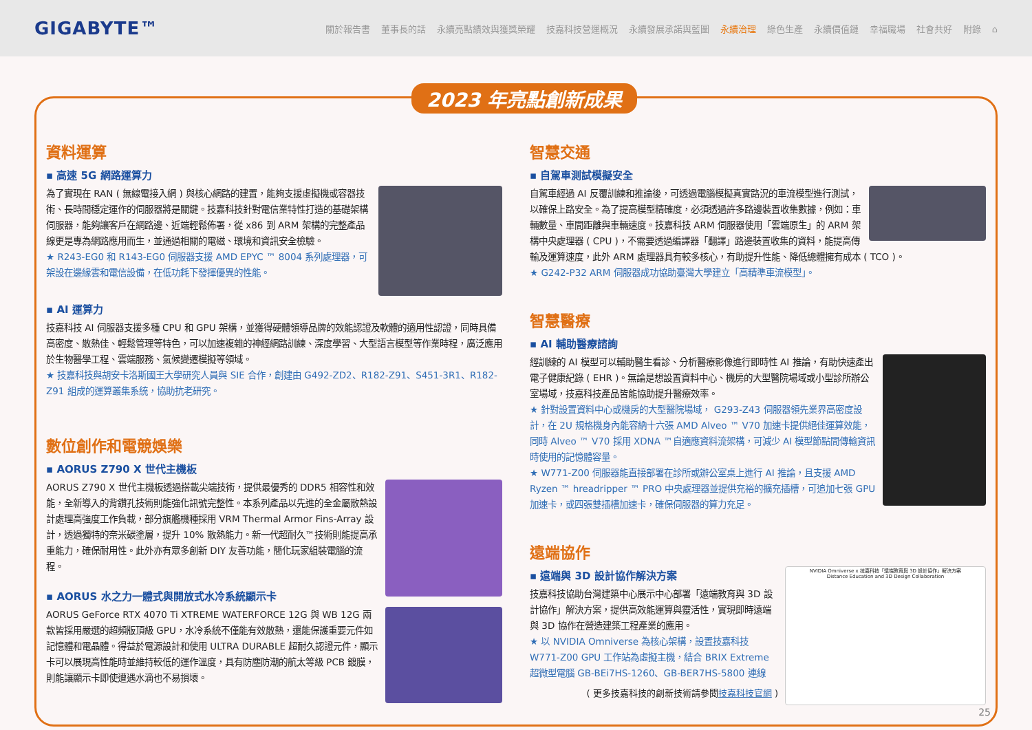GIGABYTE™
關於報告書 董事長的話 永續亮點績效與獲獎榮耀 技嘉科技營運概況 永續發展承諾與藍圖 永續治理 綠色生產 永續價值鏈 幸福職場 社會共好 附錄 ⌂
2023 年亮點創新成果
資料運算
▪ 高速 5G 網路運算力
為了實現在 RAN ( 無線電接入網 ) 與核心網路的建置，能夠支援虛擬機或容器技術、長時間穩定運作的伺服器將是關鍵。技嘉科技針對電信業特性打造的基礎架構伺服器，能夠讓客戶在網路邊、近端輕鬆佈署，從 x86 到 ARM 架構的完整產品線更是專為網路應用而生，並通過相關的電磁、環境和資訊安全檢驗。
★ R243-EG0 和 R143-EG0 伺服器支援 AMD EPYC ™ 8004 系列處理器，可架設在邊緣雲和電信設備，在低功耗下發揮優異的性能。
▪ AI 運算力
技嘉科技 AI 伺服器支援多種 CPU 和 GPU 架構，並獲得硬體領導品牌的效能認證及軟體的適用性認證，同時具備高密度、散熱佳、輕鬆管理等特色，可以加速複雜的神經網路訓練、深度學習、大型語言模型等作業時程，廣泛應用於生物醫學工程、雲端服務、氣候變遷模擬等領域。
★ 技嘉科技與胡安卡洛斯國王大學研究人員與 SIE 合作，創建由 G492-ZD2、R182-Z91、S451-3R1、R182-Z91 組成的運算叢集系統，協助抗老研究。
數位創作和電競娛樂
▪ AORUS Z790 X 世代主機板
AORUS Z790 X 世代主機板透過搭載尖端技術，提供最優秀的 DDR5 相容性和效能，全新導入的背鑽孔技術則能強化訊號完整性。本系列產品以先進的全金屬散熱設計處理高強度工作負載，部分旗艦機種採用 VRM Thermal Armor Fins-Array 設計，透過獨特的奈米碳塗層，提升 10% 散熱能力。新一代超耐久™技術則能提高承重能力，確保耐用性。此外亦有眾多創新 DIY 友善功能，簡化玩家組裝電腦的流程。
▪ AORUS 水之力一體式與開放式水冷系統顯示卡
AORUS GeForce RTX 4070 Ti XTREME WATERFORCE 12G 與 WB 12G 兩款皆採用嚴選的超頻版頂級 GPU，水冷系統不僅能有效散熱，還能保護重要元件如記憶體和電晶體。得益於電源設計和使用 ULTRA DURABLE 超耐久認證元件，顯示卡可以展現高性能時並維持較低的運作溫度，具有防塵防潮的航太等級 PCB 鍍膜，則能讓顯示卡即使遭遇水滴也不易損壞。
智慧交通
▪ 自駕車測試模擬安全
自駕車經過 AI 反覆訓練和推論後，可透過電腦模擬真實路況的車流模型進行測試，以確保上路安全。為了提高模型精確度，必須透過許多路邊裝置收集數據，例如：車輛數量、車間距離與車輛速度。技嘉科技 ARM 伺服器使用「雲端原生」的 ARM 架構中央處理器 ( CPU )，不需要透過編譯器「翻譯」路邊裝置收集的資料，能提高傳輸及運算速度，此外 ARM 處理器具有較多核心，有助提升性能、降低總體擁有成本 ( TCO )。
★ G242-P32 ARM 伺服器成功協助臺灣大學建立「高精準車流模型」。
智慧醫療
▪ AI 輔助醫療諮詢
經訓練的 AI 模型可以輔助醫生看診、分析醫療影像進行即時性 AI 推論，有助快速產出電子健康紀錄 ( EHR )。無論是想設置資料中心、機房的大型醫院場域或小型診所辦公室場域，技嘉科技產品皆能協助提升醫療效率。
★ 針對設置資料中心或機房的大型醫院場域， G293-Z43 伺服器領先業界高密度設計，在 2U 規格機身內能容納十六張 AMD Alveo ™ V70 加速卡提供絕佳運算效能，同時 Alveo ™ V70 採用 XDNA ™自適應資料流架構，可減少 AI 模型節點間傳輸資訊時使用的記憶體容量。
★ W771-Z00 伺服器能直接部署在診所或辦公室桌上進行 AI 推論，且支援 AMD Ryzen ™ hreadripper ™ PRO 中央處理器並提供充裕的擴充插槽，可追加七張 GPU 加速卡，或四張雙插槽加速卡，確保伺服器的算力充足。
遠端協作
NVIDIA Omniverse x 技嘉科技「遠端教育與 3D 設計協作」解決方案
Distance Education and 3D Design Collaboration
▪ 遠端與 3D 設計協作解決方案
技嘉科技協助台灣建築中心展示中心部署「遠端教育與 3D 設計協作」解決方案，提供高效能運算與靈活性，實現即時遠端與 3D 協作在營造建築工程產業的應用。
★ 以 NVIDIA Omniverse 為核心架構，設置技嘉科技 W771-Z00 GPU 工作站為虛擬主機，結合 BRIX Extreme 超微型電腦 GB-BEi7HS-1260、GB-BER7HS-5800 連線
( 更多技嘉科技的創新技術請參閱技嘉科技官網 )
25